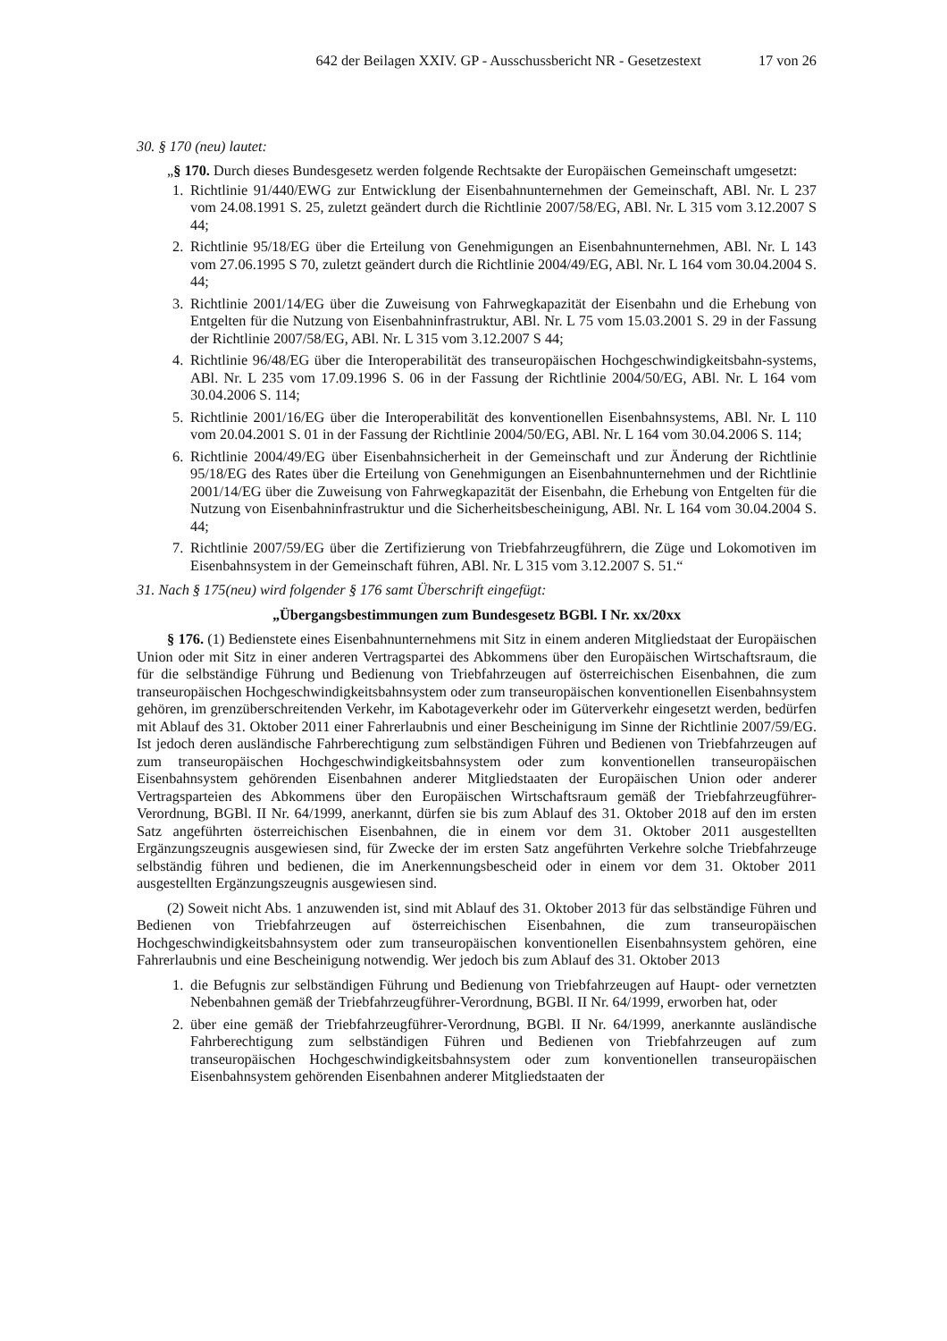642 der Beilagen XXIV. GP - Ausschussbericht NR - Gesetzestext 17 von 26
30. § 170 (neu) lautet:
„§ 170. Durch dieses Bundesgesetz werden folgende Rechtsakte der Europäischen Gemeinschaft umgesetzt:
1. Richtlinie 91/440/EWG zur Entwicklung der Eisenbahnunternehmen der Gemeinschaft, ABl. Nr. L 237 vom 24.08.1991 S. 25, zuletzt geändert durch die Richtlinie 2007/58/EG, ABl. Nr. L 315 vom 3.12.2007 S 44;
2. Richtlinie 95/18/EG über die Erteilung von Genehmigungen an Eisenbahnunternehmen, ABl. Nr. L 143 vom 27.06.1995 S 70, zuletzt geändert durch die Richtlinie 2004/49/EG, ABl. Nr. L 164 vom 30.04.2004 S. 44;
3. Richtlinie 2001/14/EG über die Zuweisung von Fahrwegkapazität der Eisenbahn und die Erhebung von Entgelten für die Nutzung von Eisenbahninfrastruktur, ABl. Nr. L 75 vom 15.03.2001 S. 29 in der Fassung der Richtlinie 2007/58/EG, ABl. Nr. L 315 vom 3.12.2007 S 44;
4. Richtlinie 96/48/EG über die Interoperabilität des transeuropäischen Hochgeschwindigkeitsbahn-systems, ABl. Nr. L 235 vom 17.09.1996 S. 06 in der Fassung der Richtlinie 2004/50/EG, ABl. Nr. L 164 vom 30.04.2006 S. 114;
5. Richtlinie 2001/16/EG über die Interoperabilität des konventionellen Eisenbahnsystems, ABl. Nr. L 110 vom 20.04.2001 S. 01 in der Fassung der Richtlinie 2004/50/EG, ABl. Nr. L 164 vom 30.04.2006 S. 114;
6. Richtlinie 2004/49/EG über Eisenbahnsicherheit in der Gemeinschaft und zur Änderung der Richtlinie 95/18/EG des Rates über die Erteilung von Genehmigungen an Eisenbahnunternehmen und der Richtlinie 2001/14/EG über die Zuweisung von Fahrwegkapazität der Eisenbahn, die Erhebung von Entgelten für die Nutzung von Eisenbahninfrastruktur und die Sicherheitsbescheinigung, ABl. Nr. L 164 vom 30.04.2004 S. 44;
7. Richtlinie 2007/59/EG über die Zertifizierung von Triebfahrzeugführern, die Züge und Lokomotiven im Eisenbahnsystem in der Gemeinschaft führen, ABl. Nr. L 315 vom 3.12.2007 S. 51.“
31. Nach § 175(neu) wird folgender § 176 samt Überschrift eingefügt:
„Übergangsbestimmungen zum Bundesgesetz BGBl. I Nr. xx/20xx
§ 176. (1) Bedienstete eines Eisenbahnunternehmens mit Sitz in einem anderen Mitgliedstaat der Europäischen Union oder mit Sitz in einer anderen Vertragspartei des Abkommens über den Europäischen Wirtschaftsraum, die für die selbständige Führung und Bedienung von Triebfahrzeugen auf österreichischen Eisenbahnen, die zum transeuropäischen Hochgeschwindigkeitsbahnsystem oder zum transeuropäischen konventionellen Eisenbahnsystem gehören, im grenzüberschreitenden Verkehr, im Kabotageverkehr oder im Güterverkehr eingesetzt werden, bedürfen mit Ablauf des 31. Oktober 2011 einer Fahrerlaubnis und einer Bescheinigung im Sinne der Richtlinie 2007/59/EG. Ist jedoch deren ausländische Fahrberechtigung zum selbständigen Führen und Bedienen von Triebfahrzeugen auf zum transeuropäischen Hochgeschwindigkeitsbahnsystem oder zum konventionellen transeuropäischen Eisenbahnsystem gehörenden Eisenbahnen anderer Mitgliedstaaten der Europäischen Union oder anderer Vertragsparteien des Abkommens über den Europäischen Wirtschaftsraum gemäß der Triebfahrzeugführer-Verordnung, BGBl. II Nr. 64/1999, anerkannt, dürfen sie bis zum Ablauf des 31. Oktober 2018 auf den im ersten Satz angeführten österreichischen Eisenbahnen, die in einem vor dem 31. Oktober 2011 ausgestellten Ergänzungszeugnis ausgewiesen sind, für Zwecke der im ersten Satz angeführten Verkehre solche Triebfahrzeuge selbständig führen und bedienen, die im Anerkennungsbescheid oder in einem vor dem 31. Oktober 2011 ausgestellten Ergänzungszeugnis ausgewiesen sind.
(2) Soweit nicht Abs. 1 anzuwenden ist, sind mit Ablauf des 31. Oktober 2013 für das selbständige Führen und Bedienen von Triebfahrzeugen auf österreichischen Eisenbahnen, die zum transeuropäischen Hochgeschwindigkeitsbahnsystem oder zum transeuropäischen konventionellen Eisenbahnsystem gehören, eine Fahrerlaubnis und eine Bescheinigung notwendig. Wer jedoch bis zum Ablauf des 31. Oktober 2013
1. die Befugnis zur selbständigen Führung und Bedienung von Triebfahrzeugen auf Haupt- oder vernetzten Nebenbahnen gemäß der Triebfahrzeugführer-Verordnung, BGBl. II Nr. 64/1999, erworben hat, oder
2. über eine gemäß der Triebfahrzeugführer-Verordnung, BGBl. II Nr. 64/1999, anerkannte ausländische Fahrberechtigung zum selbständigen Führen und Bedienen von Triebfahrzeugen auf zum transeuropäischen Hochgeschwindigkeitsbahnsystem oder zum konventionellen transeuropäischen Eisenbahnsystem gehörenden Eisenbahnen anderer Mitgliedstaaten der